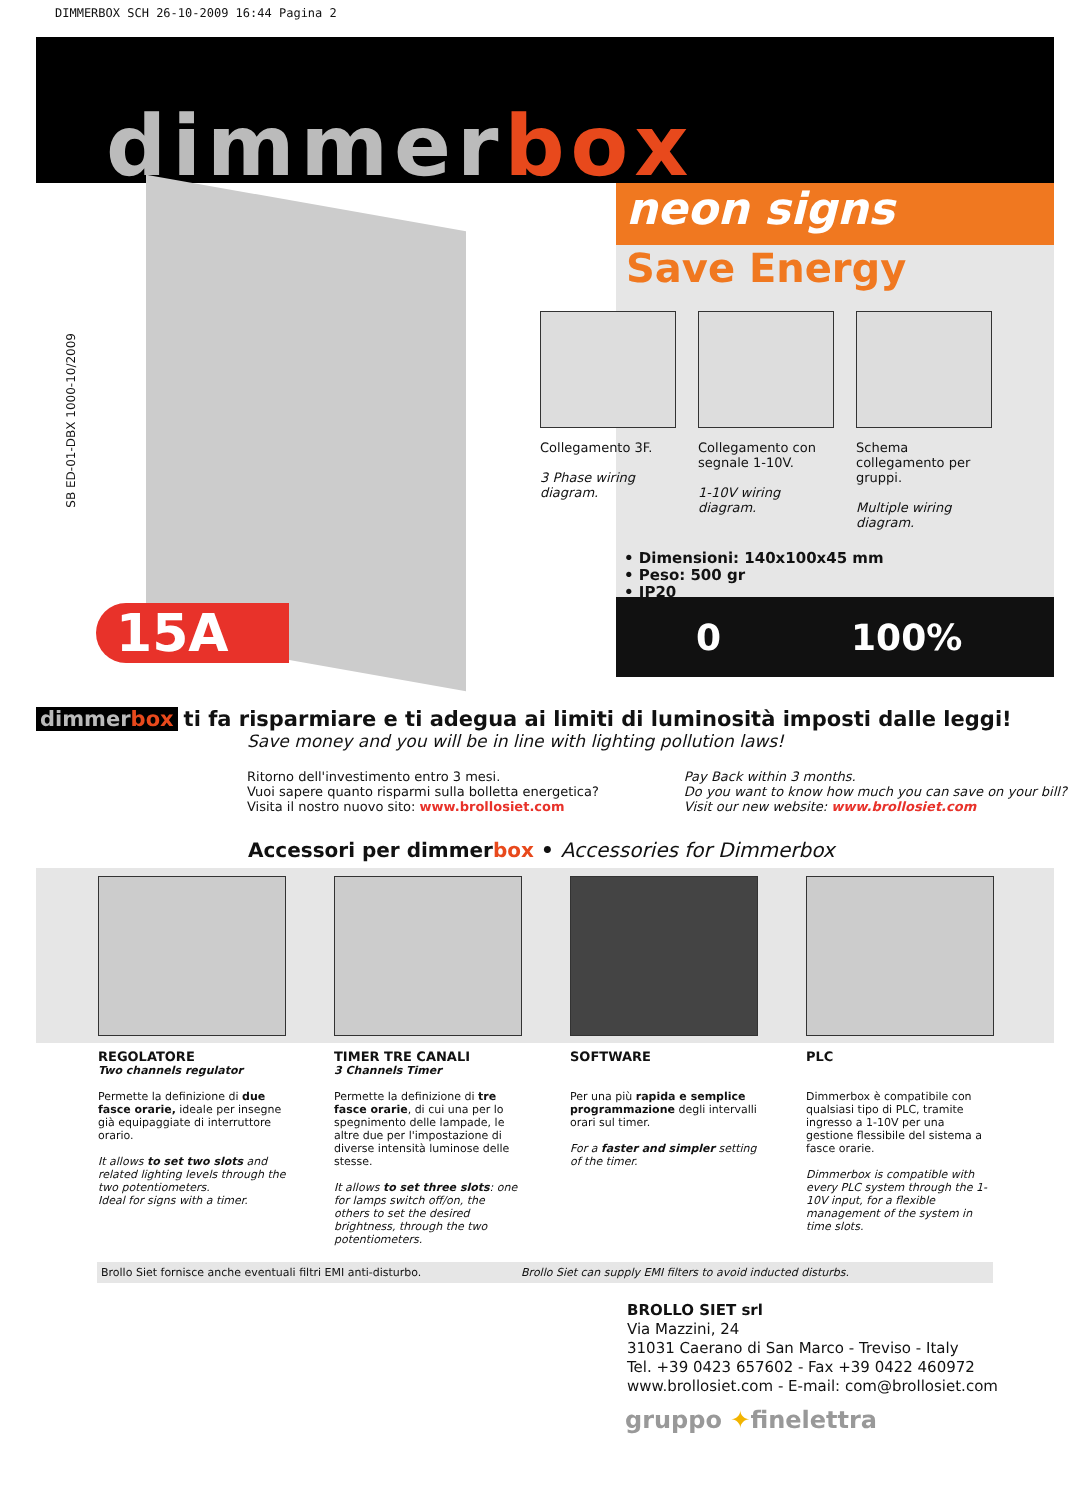DIMMERBOX SCH 26-10-2009 16:44 Pagina 2
dimmerbox
SB ED-01-DBX 1000-10/2009
15A
neon signs
Save Energy
Collegamento 3F.
3 Phase wiring diagram.
Collegamento con segnale 1-10V.
1-10V wiring diagram.
Schema collegamento per gruppi.
Multiple wiring diagram.
• Dimensioni: 140x100x45 mm
• Peso: 500 gr
• IP20
0 100%
dimmerbox ti fa risparmiare e ti adegua ai limiti di luminosità imposti dalle leggi!
Save money and you will be in line with lighting pollution laws!
Ritorno dell'investimento entro 3 mesi.
Vuoi sapere quanto risparmi sulla bolletta energetica?
Visita il nostro nuovo sito: www.brollosiet.com
Pay Back within 3 months.
Do you want to know how much you can save on your bill?
Visit our new website: www.brollosiet.com
Accessori per dimmerbox • Accessories for Dimmerbox
REGOLATORE
Two channels regulator
Permette la definizione di due fasce orarie, ideale per insegne già equipaggiate di interruttore orario.
It allows to set two slots and related lighting levels through the two potentiometers.
Ideal for signs with a timer.
TIMER TRE CANALI
3 Channels Timer
Permette la definizione di tre fasce orarie, di cui una per lo spegnimento delle lampade, le altre due per l'impostazione di diverse intensità luminose delle stesse.
It allows to set three slots: one for lamps switch off/on, the others to set the desired brightness, through the two potentiometers.
SOFTWARE
Per una più rapida e semplice programmazione degli intervalli orari sul timer.
For a faster and simpler setting of the timer.
PLC
Dimmerbox è compatibile con qualsiasi tipo di PLC, tramite ingresso a 1-10V per una gestione flessibile del sistema a fasce orarie.
Dimmerbox is compatible with every PLC system through the 1-10V input, for a flexible management of the system in time slots.
Brollo Siet fornisce anche eventuali filtri EMI anti-disturbo. Brollo Siet can supply EMI filters to avoid inducted disturbs.
BROLLO SIET srl
Via Mazzini, 24
31031 Caerano di San Marco - Treviso - Italy
Tel. +39 0423 657602 - Fax +39 0422 460972
www.brollosiet.com - E-mail: com@brollosiet.com
gruppo ✦finelettra